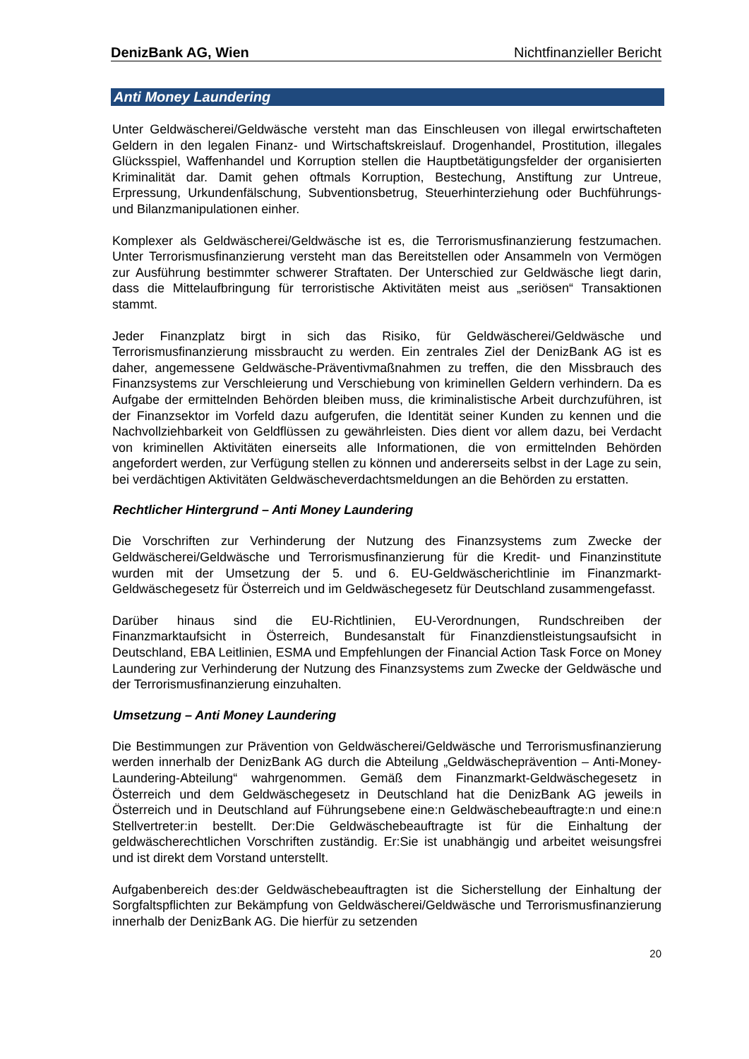DenizBank AG, Wien Nichtfinanzieller Bericht
Anti Money Laundering
Unter Geldwäscherei/Geldwäsche versteht man das Einschleusen von illegal erwirtschafteten Geldern in den legalen Finanz- und Wirtschaftskreislauf. Drogenhandel, Prostitution, illegales Glücksspiel, Waffenhandel und Korruption stellen die Hauptbetätigungsfelder der organisierten Kriminalität dar. Damit gehen oftmals Korruption, Bestechung, Anstiftung zur Untreue, Erpressung, Urkundenfälschung, Subventionsbetrug, Steuerhinterziehung oder Buchführungs- und Bilanzmanipulationen einher.
Komplexer als Geldwäscherei/Geldwäsche ist es, die Terrorismusfinanzierung festzumachen. Unter Terrorismusfinanzierung versteht man das Bereitstellen oder Ansammeln von Vermögen zur Ausführung bestimmter schwerer Straftaten. Der Unterschied zur Geldwäsche liegt darin, dass die Mittelaufbringung für terroristische Aktivitäten meist aus „seriösen“ Transaktionen stammt.
Jeder Finanzplatz birgt in sich das Risiko, für Geldwäscherei/Geldwäsche und Terrorismusfinanzierung missbraucht zu werden. Ein zentrales Ziel der DenizBank AG ist es daher, angemessene Geldwäsche-Präventivmaßnahmen zu treffen, die den Missbrauch des Finanzsystems zur Verschleierung und Verschiebung von kriminellen Geldern verhindern. Da es Aufgabe der ermittelnden Behörden bleiben muss, die kriminalistische Arbeit durchzuführen, ist der Finanzsektor im Vorfeld dazu aufgerufen, die Identität seiner Kunden zu kennen und die Nachvollziehbarkeit von Geldflüssen zu gewährleisten. Dies dient vor allem dazu, bei Verdacht von kriminellen Aktivitäten einerseits alle Informationen, die von ermittelnden Behörden angefordert werden, zur Verfügung stellen zu können und andererseits selbst in der Lage zu sein, bei verdächtigen Aktivitäten Geldwäscheverdachtsmeldungen an die Behörden zu erstatten.
Rechtlicher Hintergrund – Anti Money Laundering
Die Vorschriften zur Verhinderung der Nutzung des Finanzsystems zum Zwecke der Geldwäscherei/Geldwäsche und Terrorismusfinanzierung für die Kredit- und Finanzinstitute wurden mit der Umsetzung der 5. und 6. EU-Geldwäscherichtlinie im Finanzmarkt-Geldwäschegesetz für Österreich und im Geldwäschegesetz für Deutschland zusammengefasst.
Darüber hinaus sind die EU-Richtlinien, EU-Verordnungen, Rundschreiben der Finanzmarktaufsicht in Österreich, Bundesanstalt für Finanzdienstleistungsaufsicht in Deutschland, EBA Leitlinien, ESMA und Empfehlungen der Financial Action Task Force on Money Laundering zur Verhinderung der Nutzung des Finanzsystems zum Zwecke der Geldwäsche und der Terrorismusfinanzierung einzuhalten.
Umsetzung – Anti Money Laundering
Die Bestimmungen zur Prävention von Geldwäscherei/Geldwäsche und Terrorismusfinanzierung werden innerhalb der DenizBank AG durch die Abteilung „Geldwäscheprävention – Anti-Money-Laundering-Abteilung“ wahrgenommen. Gemäß dem Finanzmarkt-Geldwäschegesetz in Österreich und dem Geldwäschegesetz in Deutschland hat die DenizBank AG jeweils in Österreich und in Deutschland auf Führungsebene eine:n Geldwäschebeauftragte:n und eine:n Stellvertreter:in bestellt. Der:Die Geldwäschebeauftragte ist für die Einhaltung der geldwäscherechtlichen Vorschriften zuständig. Er:Sie ist unabhängig und arbeitet weisungsfrei und ist direkt dem Vorstand unterstellt.
Aufgabenbereich des:der Geldwäschebeauftragten ist die Sicherstellung der Einhaltung der Sorgfaltspflichten zur Bekämpfung von Geldwäscherei/Geldwäsche und Terrorismusfinanzierung innerhalb der DenizBank AG. Die hierfür zu setzenden
20